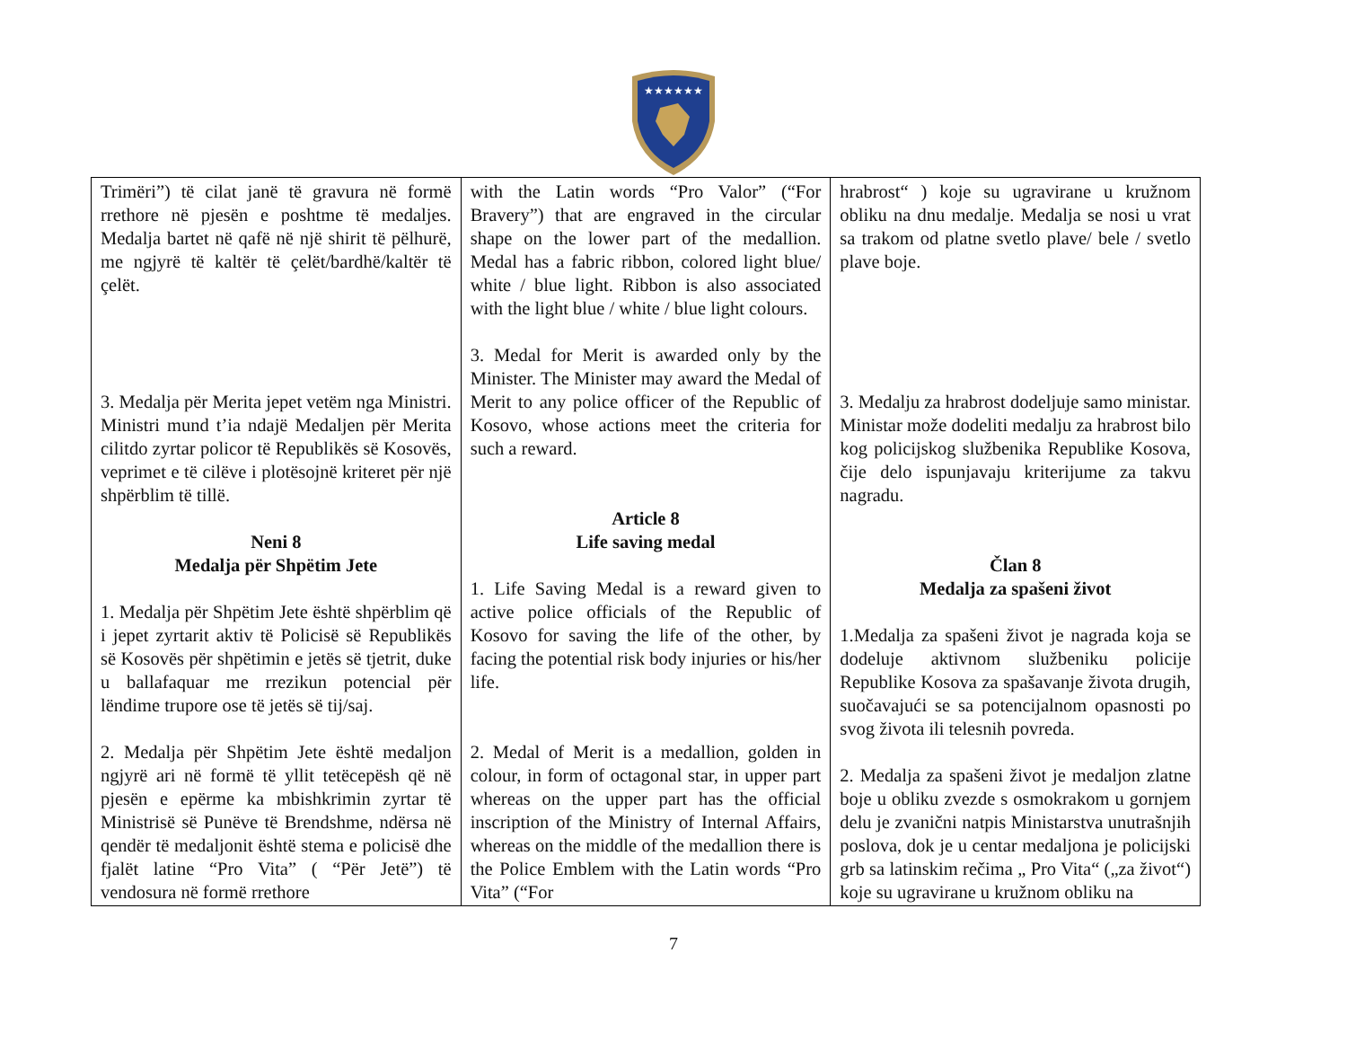★★★★★★
| Trimëri”) të cilat janë të gravura në formë rrethore në pjesën e poshtme të medaljes. Medalja bartet në qafë në një shirit të pëlhurë, me ngjyrë të kaltër të çelët/bardhë/kaltër të çelët. 3. Medalja për Merita jepet vetëm nga Ministri. Ministri mund t’ia ndajë Medaljen për Merita cilitdo zyrtar policor të Republikës së Kosovës, veprimet e të cilëve i plotësojnë kriteret për një shpërblim të tillë. Neni 8 Medalja për Shpëtim Jete 1. Medalja për Shpëtim Jete është shpërblim që i jepet zyrtarit aktiv të Policisë së Republikës së Kosovës për shpëtimin e jetës së tjetrit, duke u ballafaquar me rrezikun potencial për lëndime trupore ose të jetës së tij/saj. 2. Medalja për Shpëtim Jete është medaljon ngjyrë ari në formë të yllit tetëcepësh që në pjesën e epërme ka mbishkrimin zyrtar të Ministrisë së Punëve të Brendshme, ndërsa në qendër të medaljonit është stema e policisë dhe fjalët latine “Pro Vita” ( “Për Jetë”) të vendosura në formë rrethore | with the Latin words “Pro Valor” (“For Bravery”) that are engraved in the circular shape on the lower part of the medallion. Medal has a fabric ribbon, colored light blue/ white / blue light. Ribbon is also associated with the light blue / white / blue light colours. 3. Medal for Merit is awarded only by the Minister. The Minister may award the Medal of Merit to any police officer of the Republic of Kosovo, whose actions meet the criteria for such a reward. Article 8 Life saving medal 1. Life Saving Medal is a reward given to active police officials of the Republic of Kosovo for saving the life of the other, by facing the potential risk body injuries or his/her life. 2. Medal of Merit is a medallion, golden in colour, in form of octagonal star, in upper part whereas on the upper part has the official inscription of the Ministry of Internal Affairs, whereas on the middle of the medallion there is the Police Emblem with the Latin words “Pro Vita” (“For | hrabrost“ ) koje su ugravirane u kružnom obliku na dnu medalje. Medalja se nosi u vrat sa trakom od platne svetlo plave/ bele / svetlo plave boje. 3. Medalju za hrabrost dodeljuje samo ministar. Ministar može dodeliti medalju za hrabrost bilo kog policijskog službenika Republike Kosova, čije delo ispunjavaju kriterijume za takvu nagradu. Član 8 Medalja za spašeni život 1.Medalja za spašeni život je nagrada koja se dodeluje aktivnom službeniku policije Republike Kosova za spašavanje života drugih, suočavajući se sa potencijalnom opasnosti po svog života ili telesnih povreda. 2. Medalja za spašeni život je medaljon zlatne boje u obliku zvezde s osmokrakom u gornjem delu je zvanični natpis Ministarstva unutrašnjih poslova, dok je u centar medaljona je policijski grb sa latinskim rečima „ Pro Vita“ („za život“) koje su ugravirane u kružnom obliku na |
7